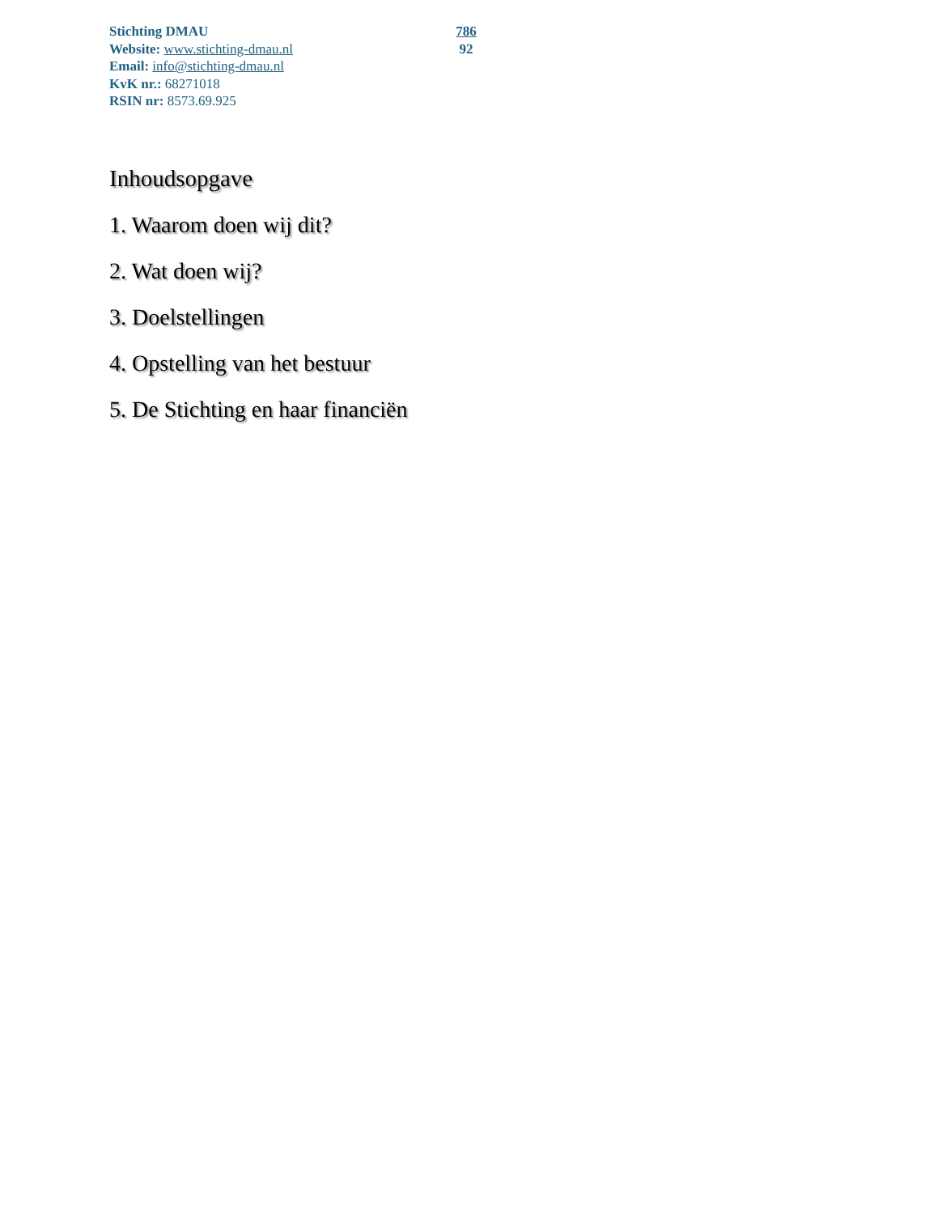Stichting DMAU
Website: www.stichting-dmau.nl
Email: info@stichting-dmau.nl
KvK nr.: 68271018
RSIN nr: 8573.69.925
786
92
Inhoudsopgave
1. Waarom doen wij dit?
2. Wat doen wij?
3. Doelstellingen
4. Opstelling van het bestuur
5. De Stichting en haar financiën